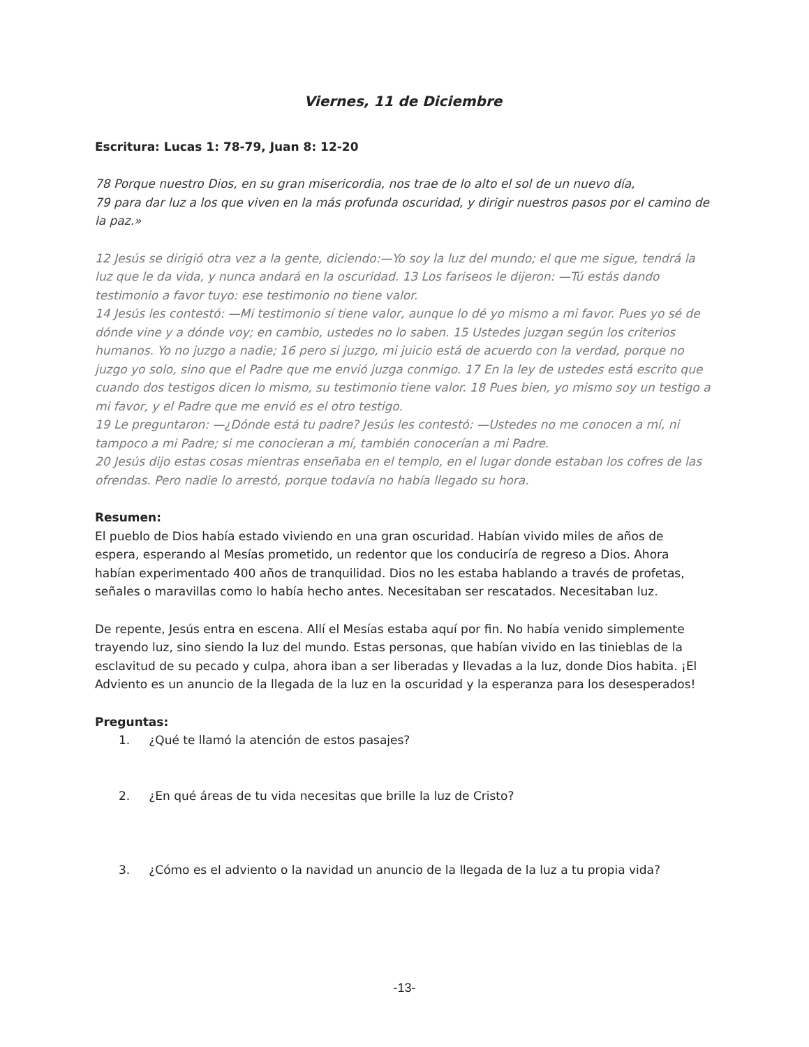Viernes, 11 de Diciembre
Escritura: Lucas 1: 78-79, Juan 8: 12-20
78 Porque nuestro Dios, en su gran misericordia, nos trae de lo alto el sol de un nuevo día,
79 para dar luz a los que viven en la más profunda oscuridad, y dirigir nuestros pasos por el camino de la paz.»
12 Jesús se dirigió otra vez a la gente, diciendo:—Yo soy la luz del mundo; el que me sigue, tendrá la luz que le da vida, y nunca andará en la oscuridad. 13 Los fariseos le dijeron: —Tú estás dando testimonio a favor tuyo: ese testimonio no tiene valor.
14 Jesús les contestó: —Mi testimonio sí tiene valor, aunque lo dé yo mismo a mi favor. Pues yo sé de dónde vine y a dónde voy; en cambio, ustedes no lo saben. 15 Ustedes juzgan según los criterios humanos. Yo no juzgo a nadie; 16 pero si juzgo, mi juicio está de acuerdo con la verdad, porque no juzgo yo solo, sino que el Padre que me envió juzga conmigo. 17 En la ley de ustedes está escrito que cuando dos testigos dicen lo mismo, su testimonio tiene valor. 18 Pues bien, yo mismo soy un testigo a mi favor, y el Padre que me envió es el otro testigo.
19 Le preguntaron: —¿Dónde está tu padre? Jesús les contestó: —Ustedes no me conocen a mí, ni tampoco a mi Padre; si me conocieran a mí, también conocerían a mi Padre.
20 Jesús dijo estas cosas mientras enseñaba en el templo, en el lugar donde estaban los cofres de las ofrendas. Pero nadie lo arrestó, porque todavía no había llegado su hora.
Resumen:
El pueblo de Dios había estado viviendo en una gran oscuridad. Habían vivido miles de años de espera, esperando al Mesías prometido, un redentor que los conduciría de regreso a Dios. Ahora habían experimentado 400 años de tranquilidad. Dios no les estaba hablando a través de profetas, señales o maravillas como lo había hecho antes. Necesitaban ser rescatados. Necesitaban luz.
De repente, Jesús entra en escena. Allí el Mesías estaba aquí por fin. No había venido simplemente trayendo luz, sino siendo la luz del mundo. Estas personas, que habían vivido en las tinieblas de la esclavitud de su pecado y culpa, ahora iban a ser liberadas y llevadas a la luz, donde Dios habita. ¡El Adviento es un anuncio de la llegada de la luz en la oscuridad y la esperanza para los desesperados!
Preguntas:
1. ¿Qué te llamó la atención de estos pasajes?
2. ¿En qué áreas de tu vida necesitas que brille la luz de Cristo?
3. ¿Cómo es el adviento o la navidad un anuncio de la llegada de la luz a tu propia vida?
-13-